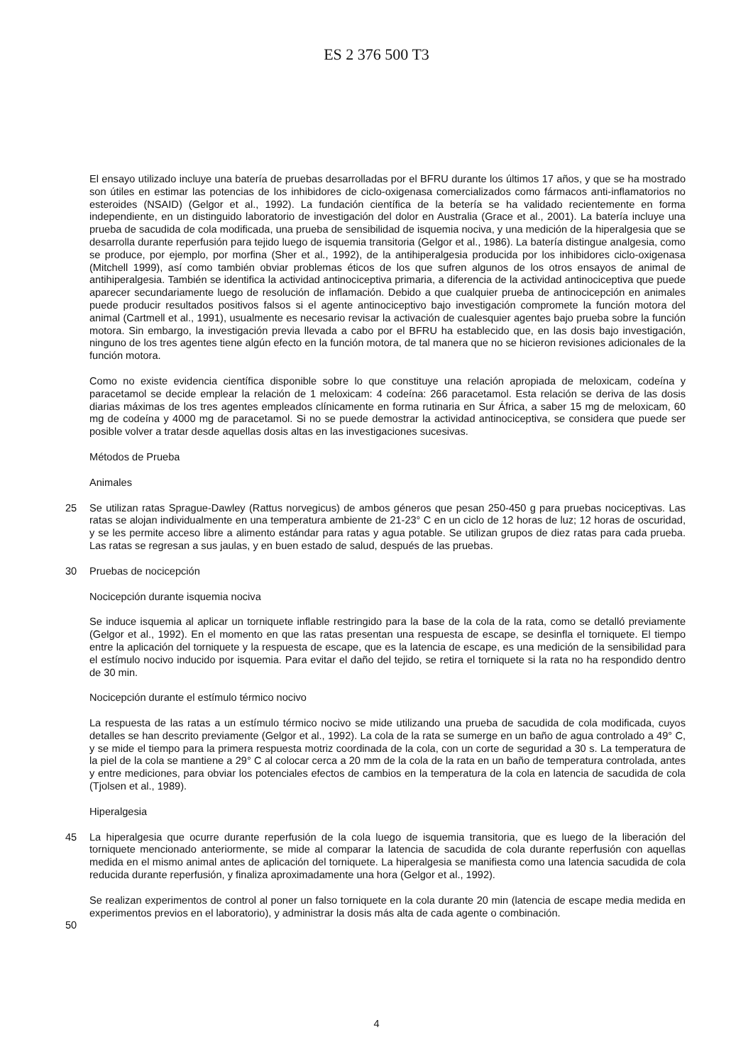ES 2 376 500 T3
El ensayo utilizado incluye una batería de pruebas desarrolladas por el BFRU durante los últimos 17 años, y que se ha mostrado son útiles en estimar las potencias de los inhibidores de ciclo-oxigenasa comercializados como fármacos anti-inflamatorios no esteroides (NSAID) (Gelgor et al., 1992). La fundación científica de la betería se ha validado recientemente en forma independiente, en un distinguido laboratorio de investigación del dolor en Australia (Grace et al., 2001). La batería incluye una prueba de sacudida de cola modificada, una prueba de sensibilidad de isquemia nociva, y una medición de la hiperalgesia que se desarrolla durante reperfusión para tejido luego de isquemia transitoria (Gelgor et al., 1986). La batería distingue analgesia, como se produce, por ejemplo, por morfina (Sher et al., 1992), de la antihiperalgesia producida por los inhibidores ciclo-oxigenasa (Mitchell 1999), así como también obviar problemas éticos de los que sufren algunos de los otros ensayos de animal de antihiperalgesia. También se identifica la actividad antinociceptiva primaria, a diferencia de la actividad antinociceptiva que puede aparecer secundariamente luego de resolución de inflamación. Debido a que cualquier prueba de antinocicepción en animales puede producir resultados positivos falsos si el agente antinociceptivo bajo investigación compromete la función motora del animal (Cartmell et al., 1991), usualmente es necesario revisar la activación de cualesquier agentes bajo prueba sobre la función motora. Sin embargo, la investigación previa llevada a cabo por el BFRU ha establecido que, en las dosis bajo investigación, ninguno de los tres agentes tiene algún efecto en la función motora, de tal manera que no se hicieron revisiones adicionales de la función motora.
Como no existe evidencia científica disponible sobre lo que constituye una relación apropiada de meloxicam, codeína y paracetamol se decide emplear la relación de 1 meloxicam: 4 codeína: 266 paracetamol. Esta relación se deriva de las dosis diarias máximas de los tres agentes empleados clínicamente en forma rutinaria en Sur África, a saber 15 mg de meloxicam, 60 mg de codeína y 4000 mg de paracetamol. Si no se puede demostrar la actividad antinociceptiva, se considera que puede ser posible volver a tratar desde aquellas dosis altas en las investigaciones sucesivas.
Métodos de Prueba
Animales
25 Se utilizan ratas Sprague-Dawley (Rattus norvegicus) de ambos géneros que pesan 250-450 g para pruebas nociceptivas. Las ratas se alojan individualmente en una temperatura ambiente de 21-23° C en un ciclo de 12 horas de luz; 12 horas de oscuridad, y se les permite acceso libre a alimento estándar para ratas y agua potable. Se utilizan grupos de diez ratas para cada prueba. Las ratas se regresan a sus jaulas, y en buen estado de salud, después de las pruebas.
30 Pruebas de nocicepción
Nocicepción durante isquemia nociva
Se induce isquemia al aplicar un torniquete inflable restringido para la base de la cola de la rata, como se detalló previamente (Gelgor et al., 1992). En el momento en que las ratas presentan una respuesta de escape, se desinfla el torniquete. El tiempo entre la aplicación del torniquete y la respuesta de escape, que es la latencia de escape, es una medición de la sensibilidad para el estímulo nocivo inducido por isquemia. Para evitar el daño del tejido, se retira el torniquete si la rata no ha respondido dentro de 30 min.
Nocicepción durante el estímulo térmico nocivo
La respuesta de las ratas a un estímulo térmico nocivo se mide utilizando una prueba de sacudida de cola modificada, cuyos detalles se han descrito previamente (Gelgor et al., 1992). La cola de la rata se sumerge en un baño de agua controlado a 49° C, y se mide el tiempo para la primera respuesta motriz coordinada de la cola, con un corte de seguridad a 30 s. La temperatura de la piel de la cola se mantiene a 29° C al colocar cerca a 20 mm de la cola de la rata en un baño de temperatura controlada, antes y entre mediciones, para obviar los potenciales efectos de cambios en la temperatura de la cola en latencia de sacudida de cola (Tjolsen et al., 1989).
Hiperalgesia
45 La hiperalgesia que ocurre durante reperfusión de la cola luego de isquemia transitoria, que es luego de la liberación del torniquete mencionado anteriormente, se mide al comparar la latencia de sacudida de cola durante reperfusión con aquellas medida en el mismo animal antes de aplicación del torniquete. La hiperalgesia se manifiesta como una latencia sacudida de cola reducida durante reperfusión, y finaliza aproximadamente una hora (Gelgor et al., 1992).
Se realizan experimentos de control al poner un falso torniquete en la cola durante 20 min (latencia de escape media medida en experimentos previos en el laboratorio), y administrar la dosis más alta de cada agente o combinación.
50
4